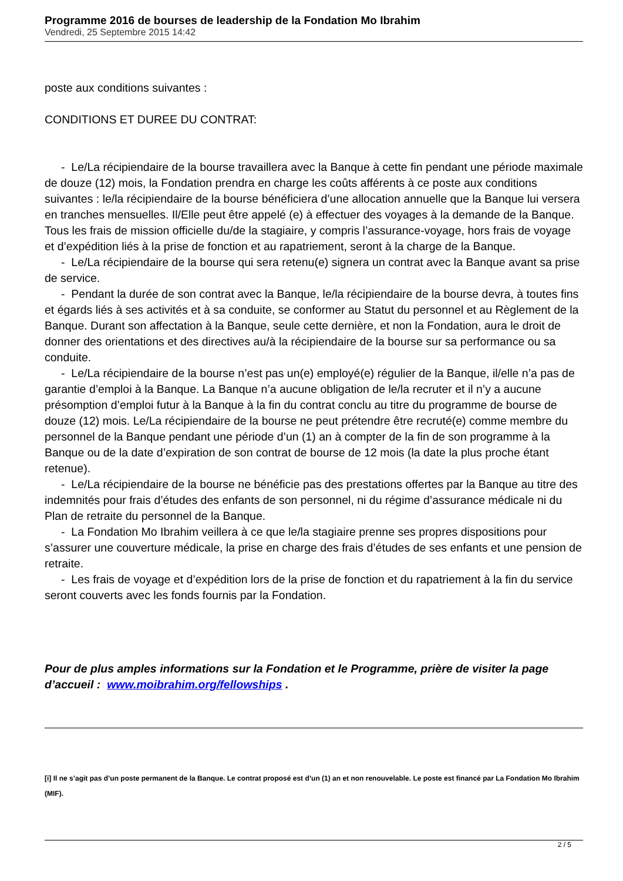Programme 2016 de bourses de leadership de la Fondation Mo Ibrahim
Vendredi, 25 Septembre 2015 14:42
poste aux conditions suivantes :
CONDITIONS ET DUREE DU CONTRAT:
- Le/La récipiendaire de la bourse travaillera avec la Banque à cette fin pendant une période maximale de douze (12) mois, la Fondation prendra en charge les coûts afférents à ce poste aux conditions suivantes : le/la récipiendaire de la bourse bénéficiera d’une allocation annuelle que la Banque lui versera en tranches mensuelles. Il/Elle peut être appelé (e) à effectuer des voyages à la demande de la Banque. Tous les frais de mission officielle du/de la stagiaire, y compris l’assurance-voyage, hors frais de voyage et d’expédition liés à la prise de fonction et au rapatriement, seront à la charge de la Banque.
- Le/La récipiendaire de la bourse qui sera retenu(e) signera un contrat avec la Banque avant sa prise de service.
- Pendant la durée de son contrat avec la Banque, le/la récipiendaire de la bourse devra, à toutes fins et égards liés à ses activités et à sa conduite, se conformer au Statut du personnel et au Règlement de la Banque. Durant son affectation à la Banque, seule cette dernière, et non la Fondation, aura le droit de donner des orientations et des directives au/à la récipiendaire de la bourse sur sa performance ou sa conduite.
- Le/La récipiendaire de la bourse n’est pas un(e) employé(e) régulier de la Banque, il/elle n’a pas de garantie d’emploi à la Banque. La Banque n’a aucune obligation de le/la recruter et il n’y a aucune présomption d’emploi futur à la Banque à la fin du contrat conclu au titre du programme de bourse de douze (12) mois. Le/La récipiendaire de la bourse ne peut prétendre être recruté(e) comme membre du personnel de la Banque pendant une période d’un (1) an à compter de la fin de son programme à la Banque ou de la date d’expiration de son contrat de bourse de 12 mois (la date la plus proche étant retenue).
- Le/La récipiendaire de la bourse ne bénéficie pas des prestations offertes par la Banque au titre des indemnités pour frais d’études des enfants de son personnel, ni du régime d’assurance médicale ni du Plan de retraite du personnel de la Banque.
- La Fondation Mo Ibrahim veillera à ce que le/la stagiaire prenne ses propres dispositions pour s’assurer une couverture médicale, la prise en charge des frais d’études de ses enfants et une pension de retraite.
- Les frais de voyage et d’expédition lors de la prise de fonction et du rapatriement à la fin du service seront couverts avec les fonds fournis par la Fondation.
Pour de plus amples informations sur la Fondation et le Programme, prière de visiter la page d’accueil : www.moibrahim.org/fellowships .
[i] Il ne s’agit pas d’un poste permanent de la Banque. Le contrat proposé est d’un (1) an et non renouvelable. Le poste est financé par La Fondation Mo Ibrahim (MIF).
2 / 5